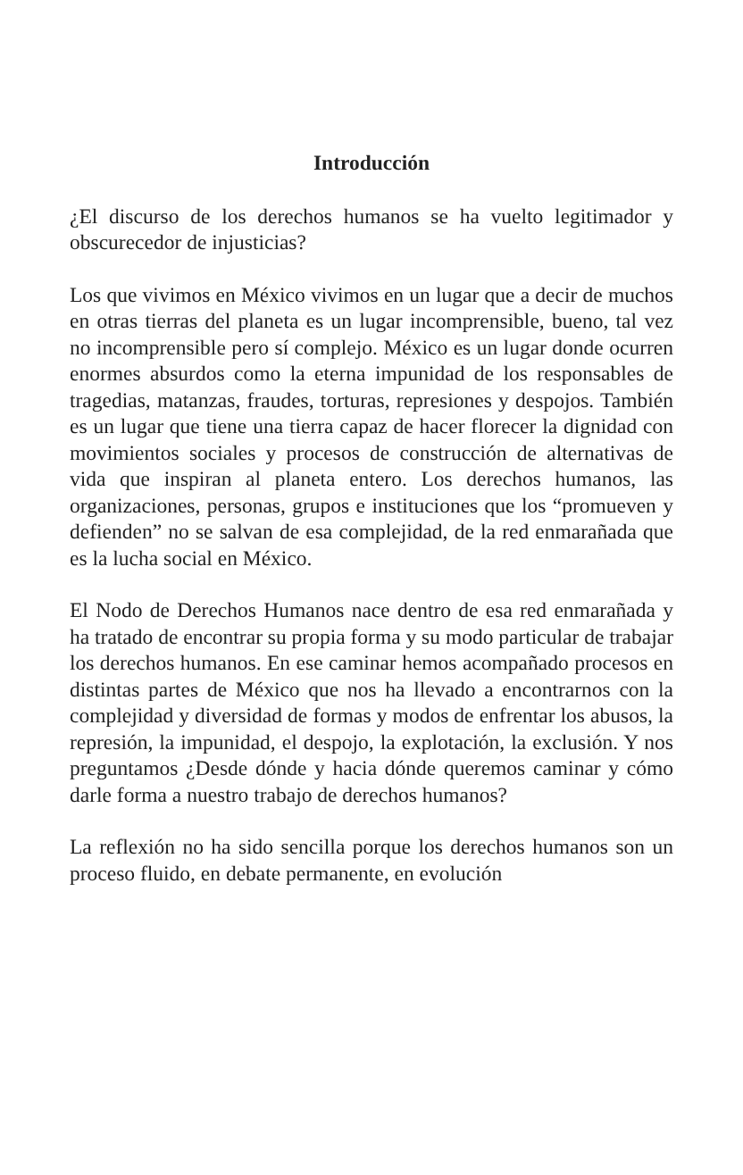Introducción
¿El discurso de los derechos humanos se ha vuelto legitimador y obscurecedor de injusticias?
Los que vivimos en México vivimos en un lugar que a decir de muchos en otras tierras del planeta es un lugar incomprensible, bueno, tal vez no incomprensible pero sí complejo. México es un lugar donde ocurren enormes absurdos como la eterna impunidad de los responsables de tragedias, matanzas, fraudes, torturas, represiones y despojos. También es un lugar que tiene una tierra capaz de hacer florecer la dignidad con movimientos sociales y procesos de construcción de alternativas de vida que inspiran al planeta entero. Los derechos humanos, las organizaciones, personas, grupos e instituciones que los “promueven y defienden” no se salvan de esa complejidad, de la red enmarañada que es la lucha social en México.
El Nodo de Derechos Humanos nace dentro de esa red enmarañada y ha tratado de encontrar su propia forma y su modo particular de trabajar los derechos humanos. En ese caminar hemos acompañado procesos en distintas partes de México que nos ha llevado a encontrarnos con la complejidad y diversidad de formas y modos de enfrentar los abusos, la represión, la impunidad, el despojo, la explotación, la exclusión. Y nos preguntamos ¿Desde dónde y hacia dónde queremos caminar y cómo darle forma a nuestro trabajo de derechos humanos?
La reflexión no ha sido sencilla porque los derechos humanos son un proceso fluido, en debate permanente, en evolución